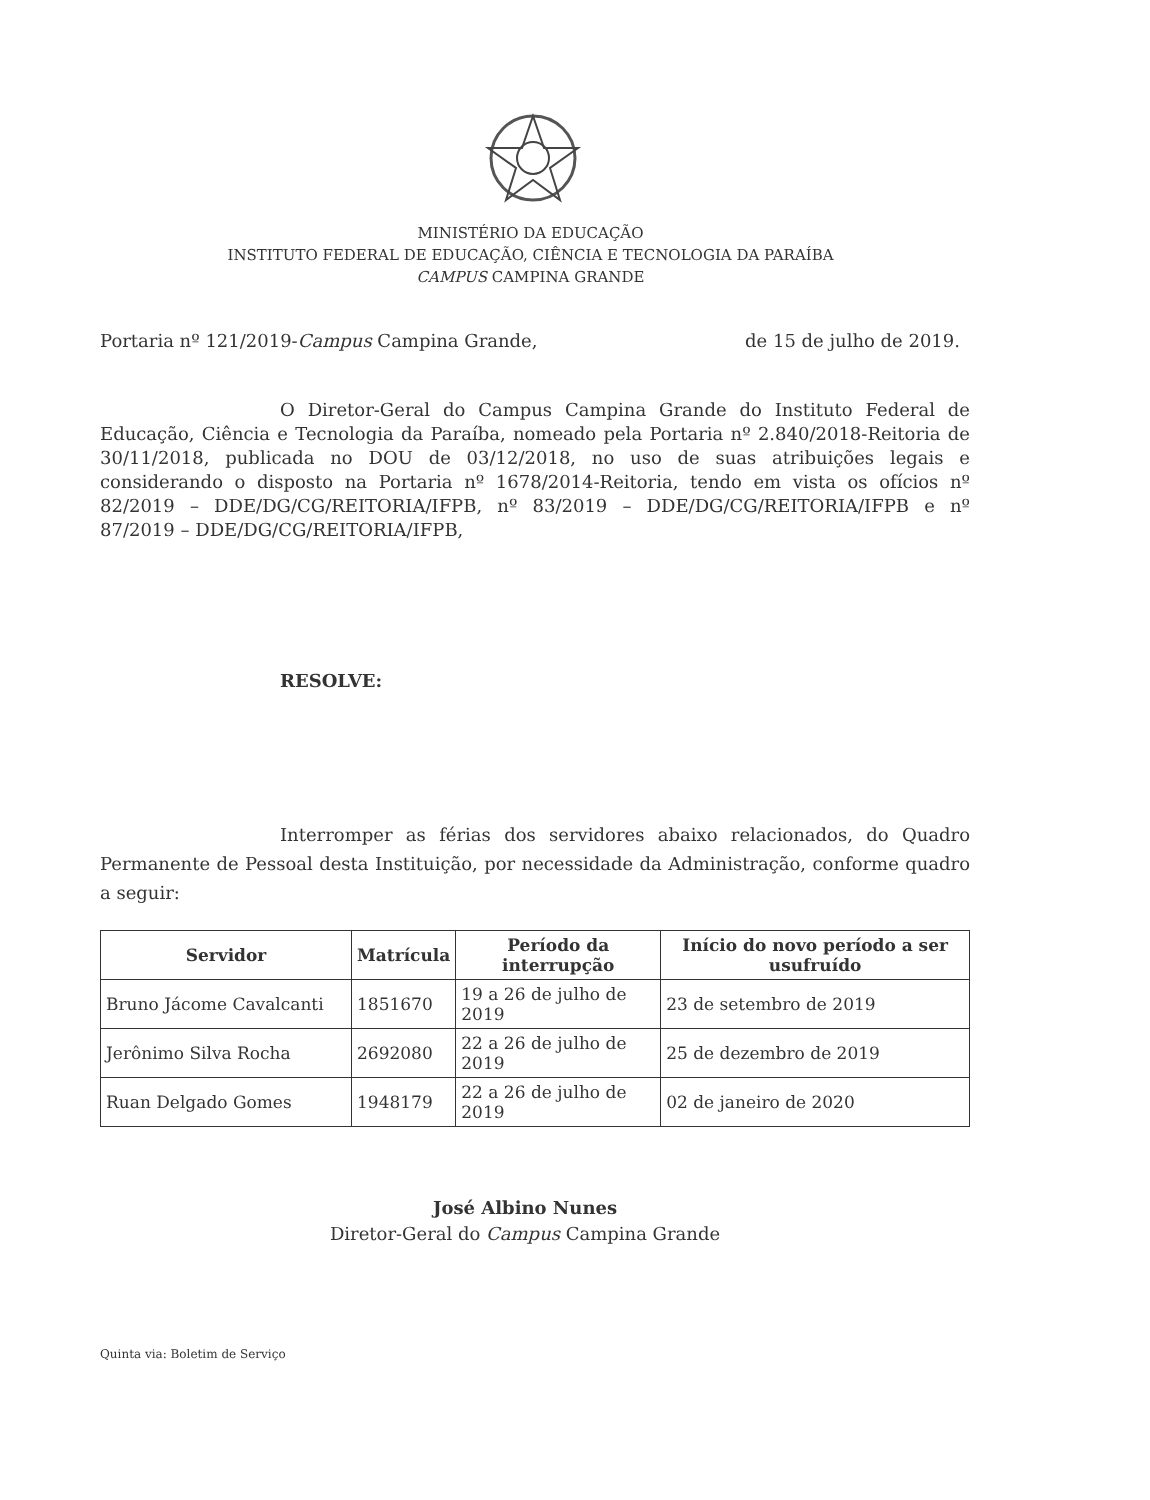MINISTÉRIO DA EDUCAÇÃO
INSTITUTO FEDERAL DE EDUCAÇÃO, CIÊNCIA E TECNOLOGIA DA PARAÍBA
CAMPUS CAMPINA GRANDE
Portaria nº 121/2019-Campus Campina Grande, de 15 de julho de 2019.
O Diretor-Geral do Campus Campina Grande do Instituto Federal de Educação, Ciência e Tecnologia da Paraíba, nomeado pela Portaria nº 2.840/2018-Reitoria de 30/11/2018, publicada no DOU de 03/12/2018, no uso de suas atribuições legais e considerando o disposto na Portaria nº 1678/2014-Reitoria, tendo em vista os ofícios nº 82/2019 – DDE/DG/CG/REITORIA/IFPB, nº 83/2019 – DDE/DG/CG/REITORIA/IFPB e nº 87/2019 – DDE/DG/CG/REITORIA/IFPB,
RESOLVE:
Interromper as férias dos servidores abaixo relacionados, do Quadro Permanente de Pessoal desta Instituição, por necessidade da Administração, conforme quadro a seguir:
| Servidor | Matrícula | Período da interrupção | Início do novo período a ser usufruído |
| --- | --- | --- | --- |
| Bruno Jácome Cavalcanti | 1851670 | 19 a 26 de julho de 2019 | 23 de setembro de 2019 |
| Jerônimo Silva Rocha | 2692080 | 22 a 26 de julho de 2019 | 25 de dezembro de 2019 |
| Ruan Delgado Gomes | 1948179 | 22 a 26 de julho de 2019 | 02 de janeiro de 2020 |
José Albino Nunes
Diretor-Geral do Campus Campina Grande
Quinta via: Boletim de Serviço